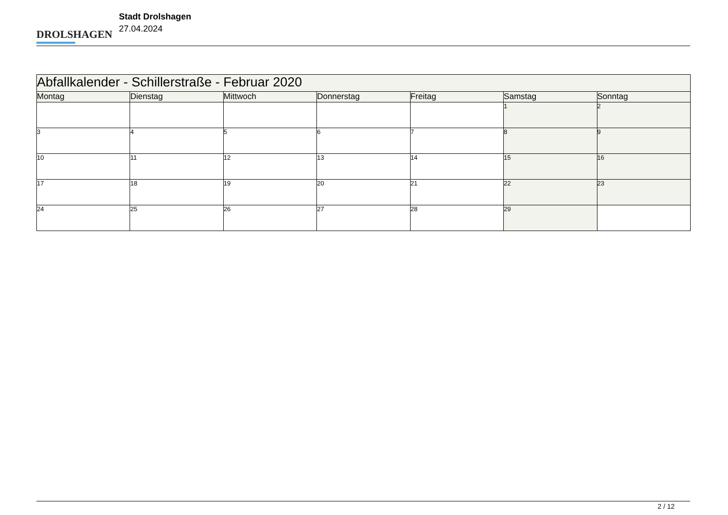DROLSHAGEN
Stadt Drolshagen
27.04.2024
| Abfallkalender - Schillerstraße - Februar 2020 | | | | | | |
| --- | --- | --- | --- | --- | --- | --- |
| Montag | Dienstag | Mittwoch | Donnerstag | Freitag | Samstag | Sonntag |
| | | | | | 1 | 2 |
| 3 | 4 | 5 | 6 | 7 | 8 | 9 |
| 10 | 11 | 12 | 13 | 14 | 15 | 16 |
| 17 | 18 | 19 | 20 | 21 | 22 | 23 |
| 24 | 25 | 26 | 27 | 28 | 29 | |
2 / 12